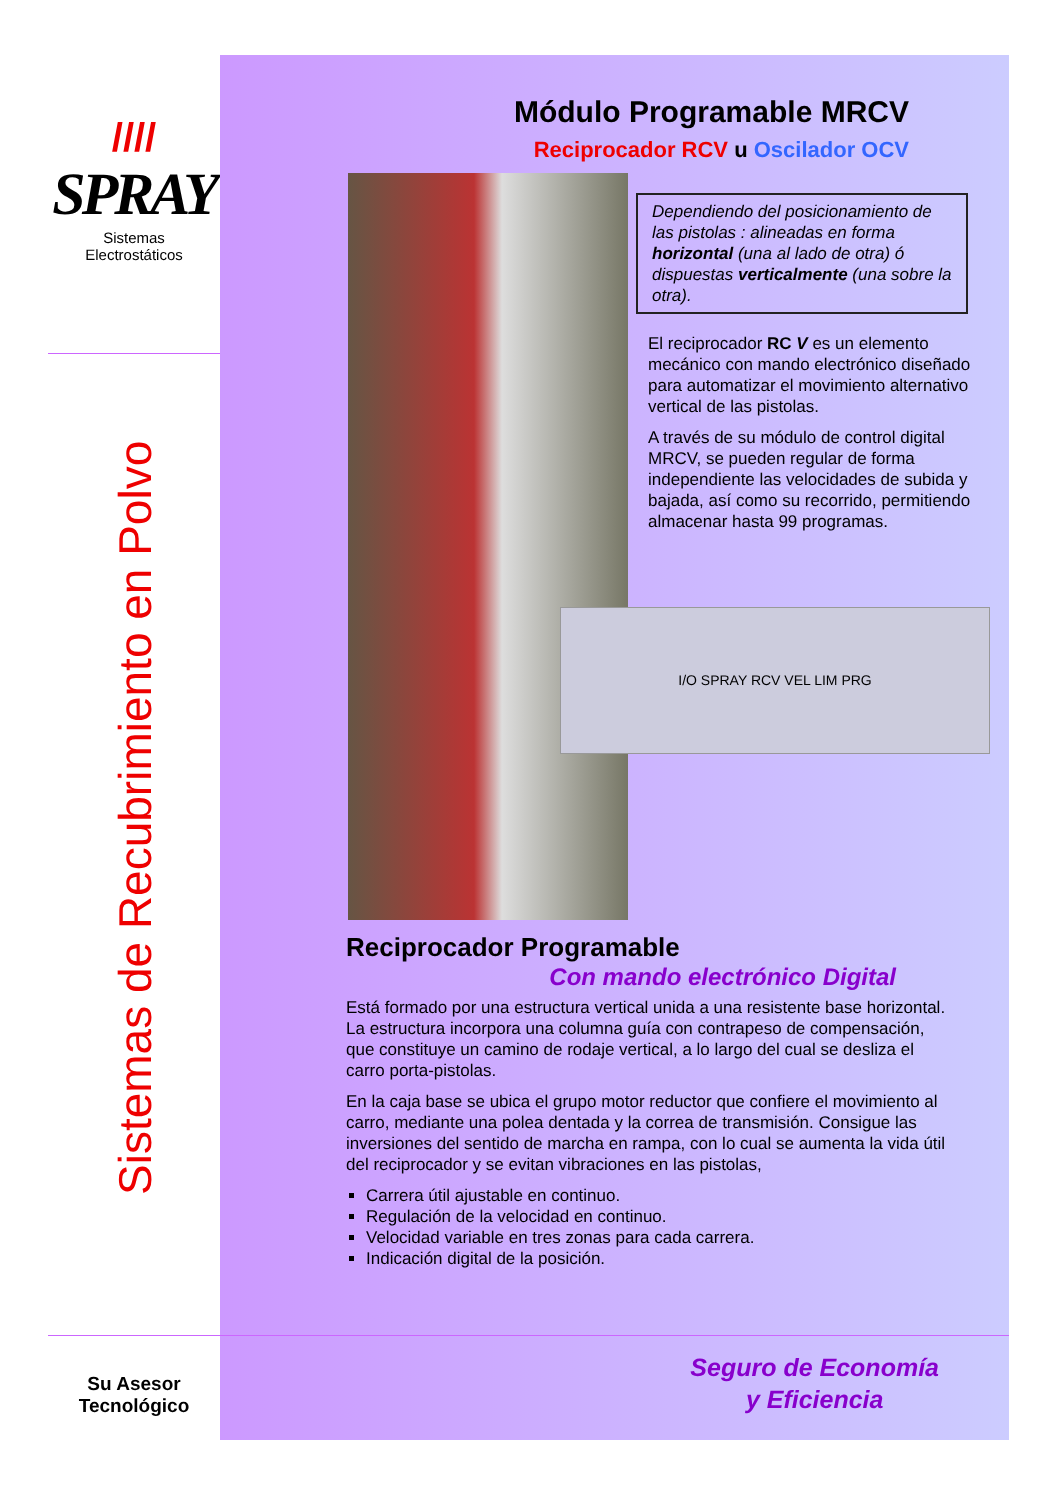////
SPRAY
Sistemas
Electrostáticos
Sistemas de Recubrimiento en Polvo
Su Asesor
Tecnológico
Módulo Programable MRCV
Reciprocador RCV u Oscilador OCV
Dependiendo del posicionamiento de las pistolas : alineadas en forma horizontal (una al lado de otra) ó dispuestas verticalmente (una sobre la otra).
El reciprocador RC V es un elemento mecánico con mando electrónico diseñado para automatizar el movimiento alternativo vertical de las pistolas.
A través de su módulo de control digital MRCV, se pueden regular de forma independiente las velocidades de subida y bajada, así como su recorrido, permitiendo almacenar hasta 99 programas.
I/O SPRAY RCV VEL LIM PRG
Reciprocador Programable
Con mando electrónico Digital
Está formado por una estructura vertical unida a una resistente base horizontal. La estructura incorpora una columna guía con contrapeso de compensación, que constituye un camino de rodaje vertical, a lo largo del cual se desliza el carro porta-pistolas.
En la caja base se ubica el grupo motor reductor que confiere el movimiento al carro, mediante una polea dentada y la correa de transmisión. Consigue las inversiones del sentido de marcha en rampa, con lo cual se aumenta la vida útil del reciprocador y se evitan vibraciones en las pistolas,
Carrera útil ajustable en continuo.
Regulación de la velocidad en continuo.
Velocidad variable en tres zonas para cada carrera.
Indicación digital de la posición.
Seguro de Economía
y Eficiencia